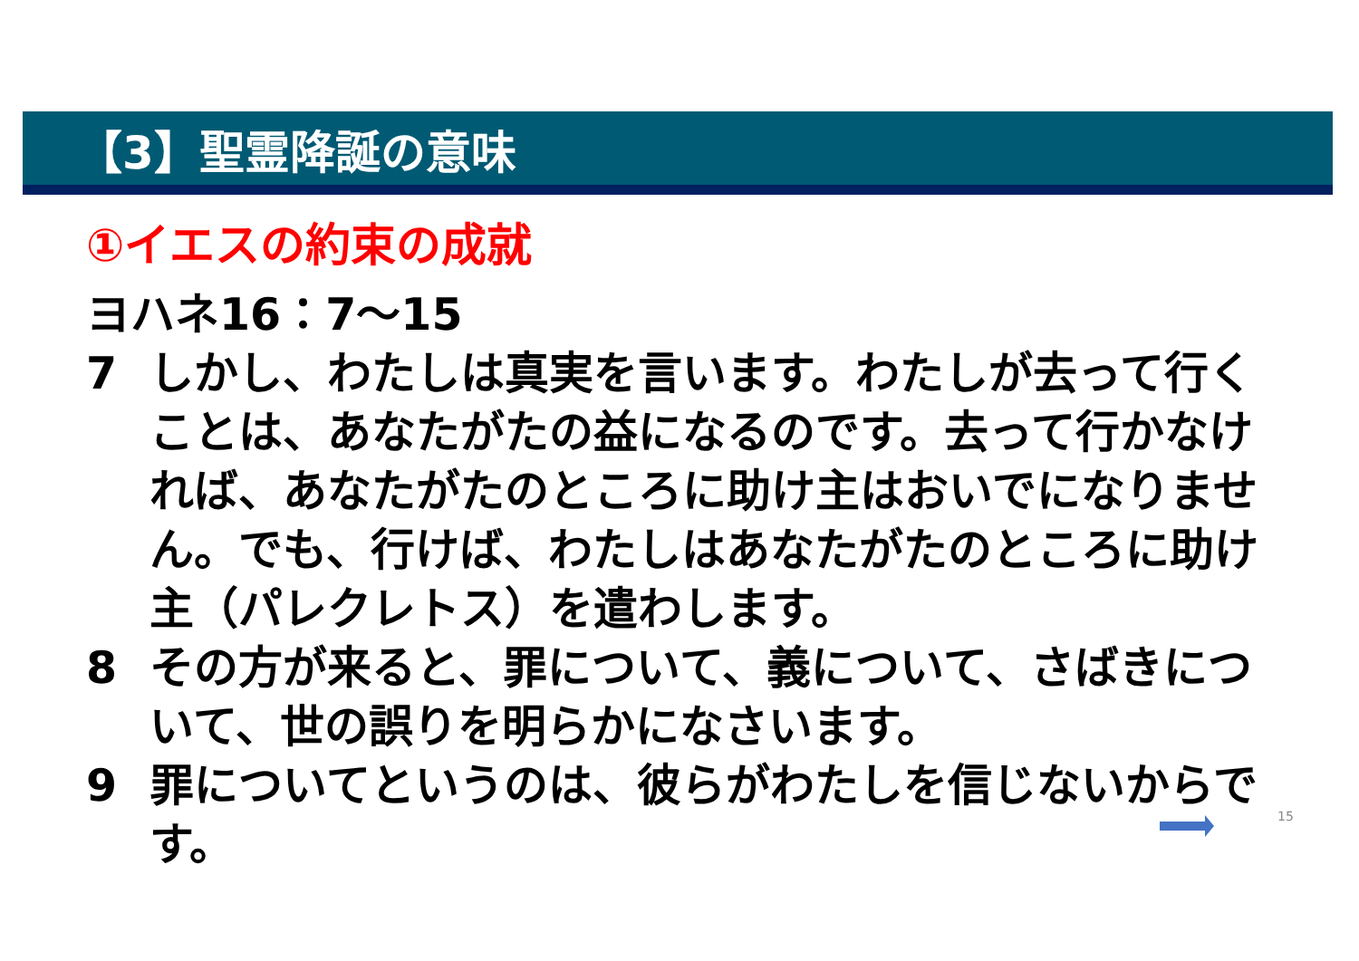【3】聖霊降誕の意味
①イエスの約束の成就
ヨハネ16：7～15
7 しかし、わたしは真実を言います。わたしが去って行くことは、あなたがたの益になるのです。去って行かなければ、あなたがたのところに助け主はおいでになりません。でも、行けば、わたしはあなたがたのところに助け主（パレクレトス）を遣わします。
8 その方が来ると、罪について、義について、さばきについて、世の誤りを明らかになさいます。
9 罪についてというのは、彼らがわたしを信じないからです。
15